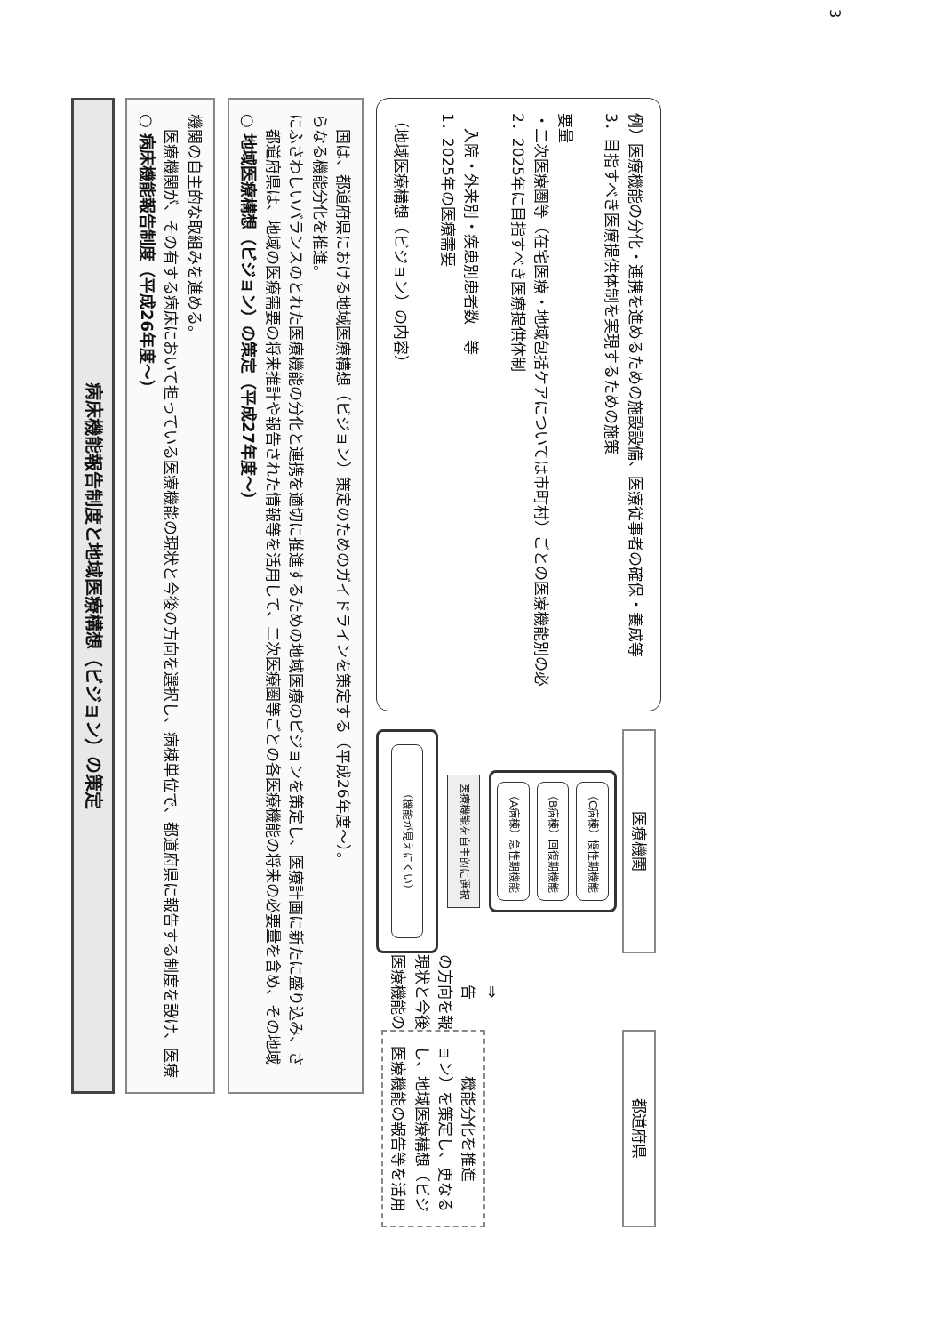病床機能報告制度と地域医療構想（ビジョン）の策定
○ 病床機能報告制度（平成26年度～）
医療機関が、その有する病床において担っている医療機能の現状と今後の方向を選択し、病棟単位で、都道府県に報告する制度を設け、医療機関の自主的な取組みを進める。
○ 地域医療構想（ビジョン）の策定（平成27年度～）
都道府県は、地域の医療需要の将来推計や報告された情報等を活用して、二次医療圏等ごとの各医療機能の将来の必要量を含め、その地域にふさわしいバランスのとれた医療機能の分化と連携を適切に推進するための地域医療のビジョンを策定し、医療計画に新たに盛り込み、さらなる機能分化を推進。
国は、都道府県における地域医療構想（ビジョン）策定のためのガイドラインを策定する（平成26年度～）。
医療機関
（機能が見えにくい）
医療機能を自主的に選択
（A病棟）急性期機能
（B病棟）回復期機能
（C病棟）慢性期機能
医療機能の現状と今後の方向を報告
⇒
都道府県
医療機能の報告等を活用し、地域医療構想（ビジョン）を策定し、更なる機能分化を推進
（地域医療構想（ビジョン）の内容）
1．2025年の医療需要
　入院・外来別・疾患別患者数　等
2．2025年に目指すべき医療提供体制
・二次医療圏等（在宅医療・地域包括ケアについては市町村）ごとの医療機能別の必要量
3．目指すべき医療提供体制を実現するための施策
例）医療機能の分化・連携を進めるための施設設備、医療従事者の確保・養成等
3